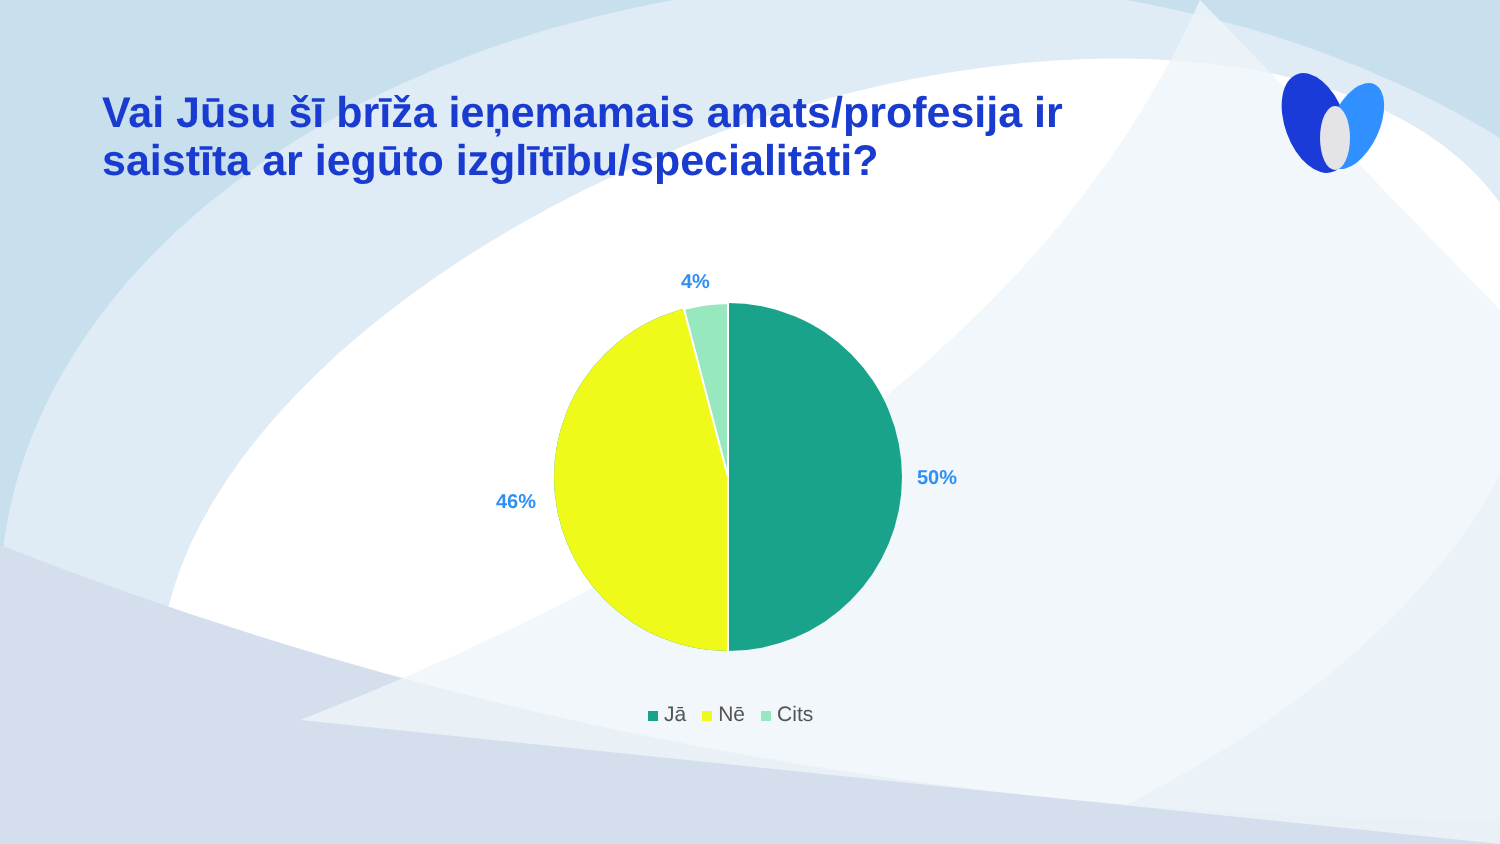Vai Jūsu šī brīža ieņemamais amats/profesija ir saistīta ar iegūto izglītību/specialitāti?
4%
50%
46%
Jā Nē Cits